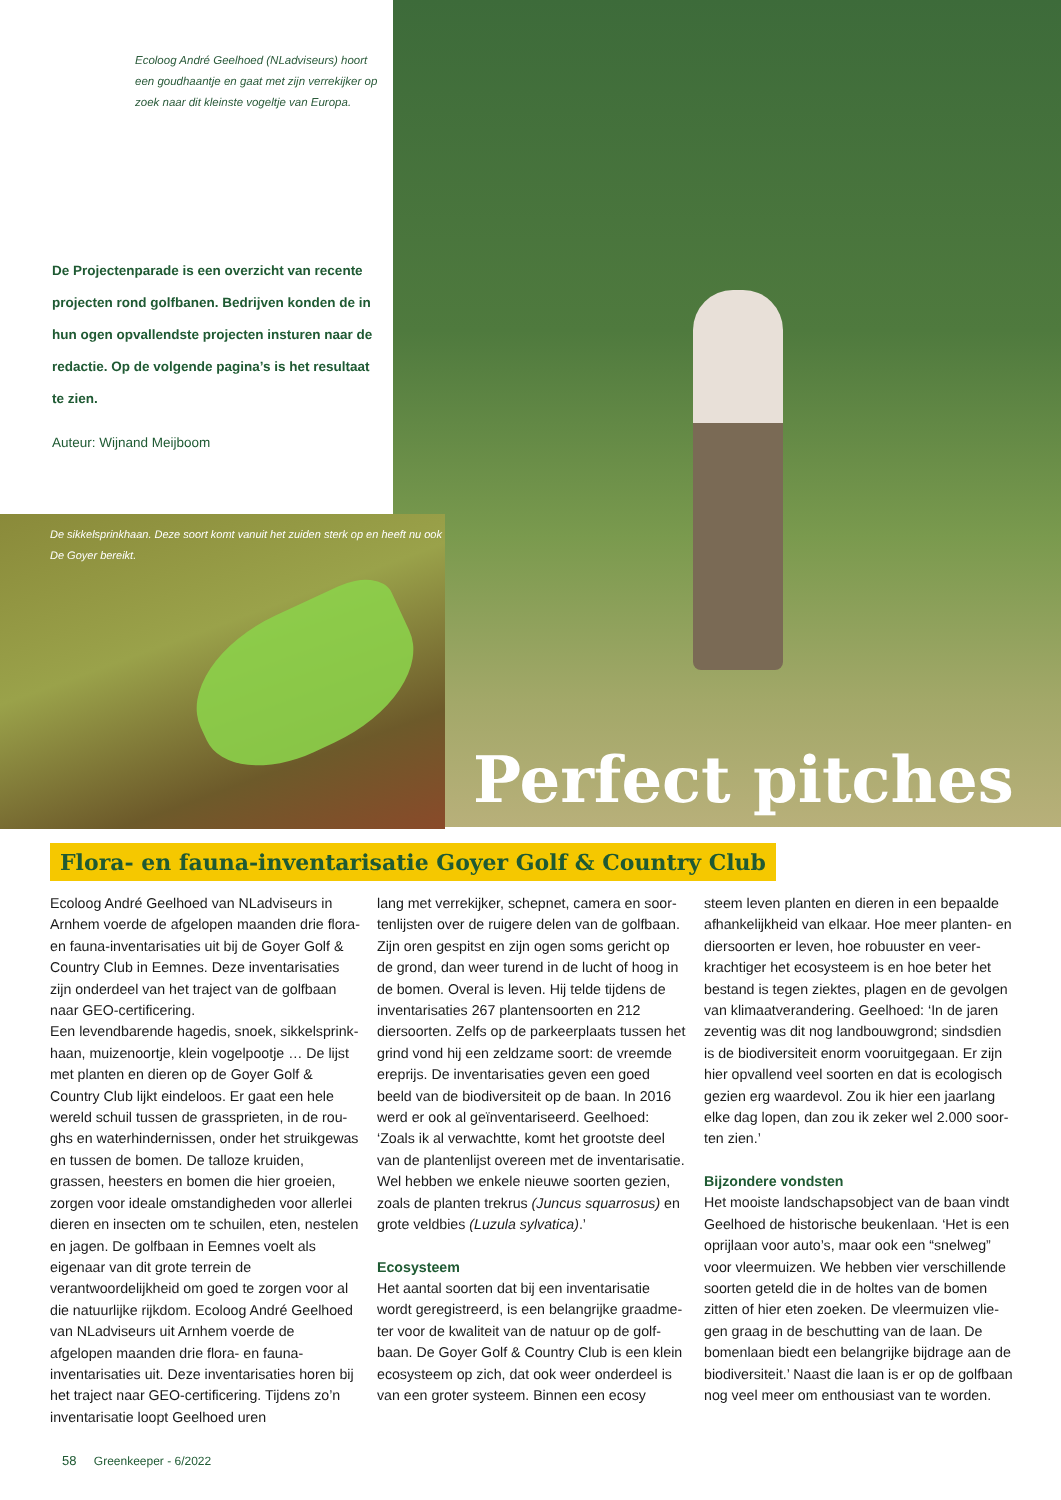Ecoloog André Geelhoed (NLadviseurs) hoort een goudhaantje en gaat met zijn verrekijker op zoek naar dit kleinste vogeltje van Europa.
De Projectenparade is een overzicht van recente projecten rond golfbanen. Bedrijven konden de in hun ogen opvallendste projecten insturen naar de redactie. Op de volgende pagina’s is het resultaat te zien.
Auteur: Wijnand Meijboom
De sikkelsprinkhaan. Deze soort komt vanuit het zuiden sterk op en heeft nu ook De Goyer bereikt.
Perfect pitches
Flora- en fauna-inventarisatie Goyer Golf & Country Club
Ecoloog André Geelhoed van NLadviseurs in Arnhem voerde de afgelopen maanden drie flora- en fauna-inventarisaties uit bij de Goyer Golf & Country Club in Eemnes. Deze inventari­saties zijn onderdeel van het traject van de golf­baan naar GEO-certificering.
Een levendbarende hagedis, snoek, sikkelsprink­haan, muizenoortje, klein vogelpootje … De lijst met planten en dieren op de Goyer Golf & Country Club lijkt eindeloos. Er gaat een hele wereld schuil tussen de grassprieten, in de rou­ghs en waterhindernissen, onder het struikgewas en tussen de bomen. De talloze kruiden, grassen, heesters en bomen die hier groeien, zorgen voor ideale omstandigheden voor allerlei dieren en insecten om te schuilen, eten, nestelen en jagen. De golfbaan in Eemnes voelt als eigenaar van dit grote terrein de verantwoordelijkheid om goed te zorgen voor al die natuurlijke rijkdom. Ecoloog André Geelhoed van NLadviseurs uit Arnhem voerde de afgelopen maanden drie flora- en fauna-inventarisaties uit. Deze inventari­saties horen bij het traject naar GEO-certificering. Tijdens zo’n inventarisatie loopt Geelhoed uren­
lang met verrekijker, schepnet, camera en soor­tenlijsten over de ruigere delen van de golfbaan. Zijn oren gespitst en zijn ogen soms gericht op de grond, dan weer turend in de lucht of hoog in de bomen. Overal is leven. Hij telde tijdens de inventarisaties 267 plantensoorten en 212 diersoorten. Zelfs op de parkeerplaats tussen het grind vond hij een zeldzame soort: de vreemde ereprijs. De inventarisaties geven een goed beeld van de biodiversiteit op de baan. In 2016 werd er ook al geïnventariseerd. Geelhoed: ‘Zoals ik al verwachtte, komt het grootste deel van de plantenlijst overeen met de inventarisatie. Wel hebben we enkele nieuwe soorten gezien, zoals de planten trekrus (Juncus squarrosus) en grote veldbies (Luzula sylvatica).’
Ecosysteem
Het aantal soorten dat bij een inventarisatie wordt geregistreerd, is een belangrijke graadme­ter voor de kwaliteit van de natuur op de golf­baan. De Goyer Golf & Country Club is een klein ecosysteem op zich, dat ook weer onderdeel is van een groter systeem. Binnen een ecosy­
steem leven planten en dieren in een bepaalde afhankelijkheid van elkaar. Hoe meer planten- en diersoorten er leven, hoe robuuster en veer­krachtiger het ecosysteem is en hoe beter het bestand is tegen ziektes, plagen en de gevolgen van klimaatverandering. Geelhoed: ‘In de jaren zeventig was dit nog landbouwgrond; sindsdien is de biodiversiteit enorm vooruitgegaan. Er zijn hier opvallend veel soorten en dat is ecologisch gezien erg waardevol. Zou ik hier een jaarlang elke dag lopen, dan zou ik zeker wel 2.000 soor­ten zien.’
Bijzondere vondsten
Het mooiste landschapsobject van de baan vindt Geelhoed de historische beukenlaan. ‘Het is een oprijlaan voor auto’s, maar ook een “snelweg” voor vleermuizen. We hebben vier verschillende soorten geteld die in de holtes van de bomen zitten of hier eten zoeken. De vleermuizen vlie­gen graag in de beschutting van de laan. De bomenlaan biedt een belangrijke bijdrage aan de biodiversiteit.’ Naast die laan is er op de golfbaan nog veel meer om enthousiast van te worden.
58 Greenkeeper - 6/2022